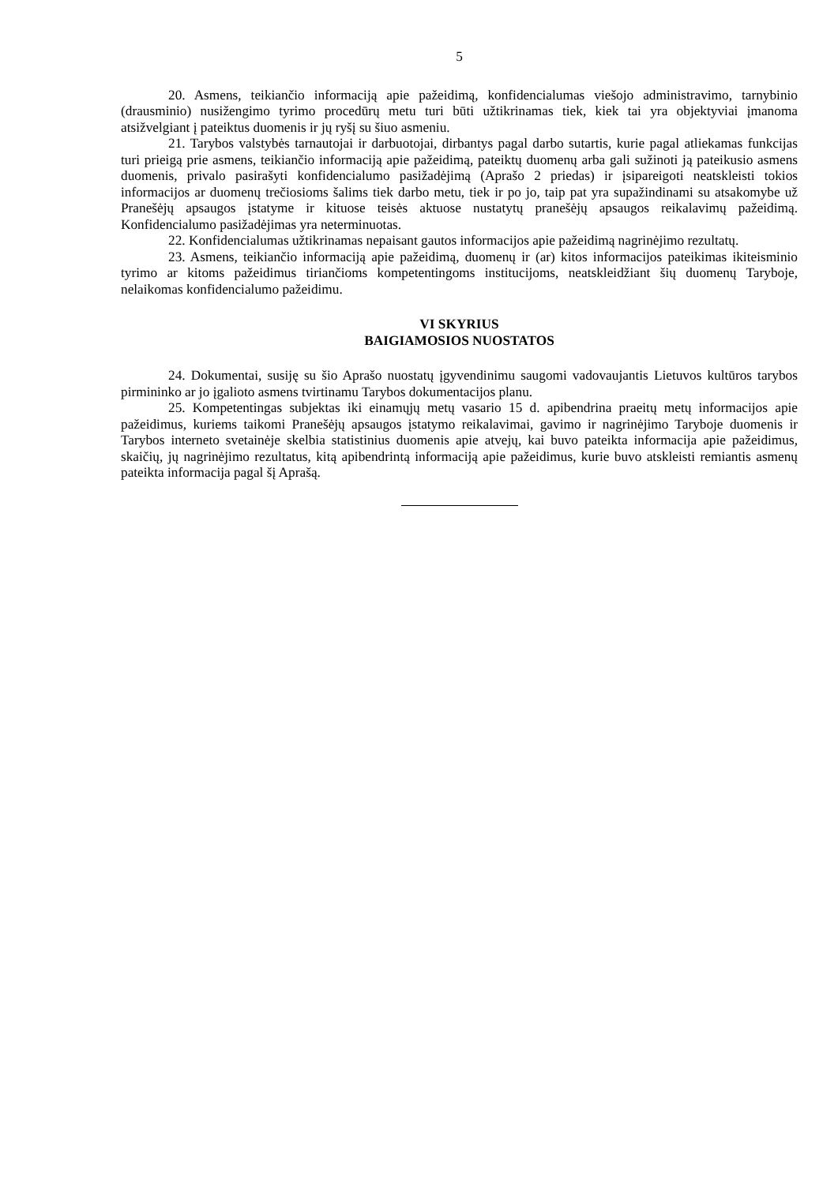5
20. Asmens, teikiančio informaciją apie pažeidimą, konfidencialumas viešojo administravimo, tarnybinio (drausminio) nusižengimo tyrimo procedūrų metu turi būti užtikrinamas tiek, kiek tai yra objektyviai įmanoma atsižvelgiant į pateiktus duomenis ir jų ryšį su šiuo asmeniu.
21. Tarybos valstybės tarnautojai ir darbuotojai, dirbantys pagal darbo sutartis, kurie pagal atliekamas funkcijas turi prieigą prie asmens, teikiančio informaciją apie pažeidimą, pateiktų duomenų arba gali sužinoti ją pateikusio asmens duomenis, privalo pasirašyti konfidencialumo pasižadėjimą (Aprašo 2 priedas) ir įsipareigoti neatskleisti tokios informacijos ar duomenų trečiosioms šalims tiek darbo metu, tiek ir po jo, taip pat yra supažindinami su atsakomybe už Pranešėjų apsaugos įstatyme ir kituose teisės aktuose nustatytų pranešėjų apsaugos reikalavimų pažeidimą. Konfidencialumo pasižadėjimas yra neterminuotas.
22. Konfidencialumas užtikrinamas nepaisant gautos informacijos apie pažeidimą nagrinėjimo rezultatų.
23. Asmens, teikiančio informaciją apie pažeidimą, duomenų ir (ar) kitos informacijos pateikimas ikiteisminio tyrimo ar kitoms pažeidimus tiriančioms kompetentingoms institucijoms, neatskleidžiant šių duomenų Taryboje, nelaikomas konfidencialumo pažeidimu.
VI SKYRIUS
BAIGIAMOSIOS NUOSTATOS
24. Dokumentai, susiję su šio Aprašo nuostatų įgyvendinimu saugomi vadovaujantis Lietuvos kultūros tarybos pirmininko ar jo įgalioto asmens tvirtinamu Tarybos dokumentacijos planu.
25. Kompetentingas subjektas iki einamųjų metų vasario 15 d. apibendrina praeitų metų informacijos apie pažeidimus, kuriems taikomi Pranešėjų apsaugos įstatymo reikalavimai, gavimo ir nagrinėjimo Taryboje duomenis ir Tarybos interneto svetainėje skelbia statistinius duomenis apie atvejų, kai buvo pateikta informacija apie pažeidimus, skaičių, jų nagrinėjimo rezultatus, kitą apibendrintą informaciją apie pažeidimus, kurie buvo atskleisti remiantis asmenų pateikta informacija pagal šį Aprašą.